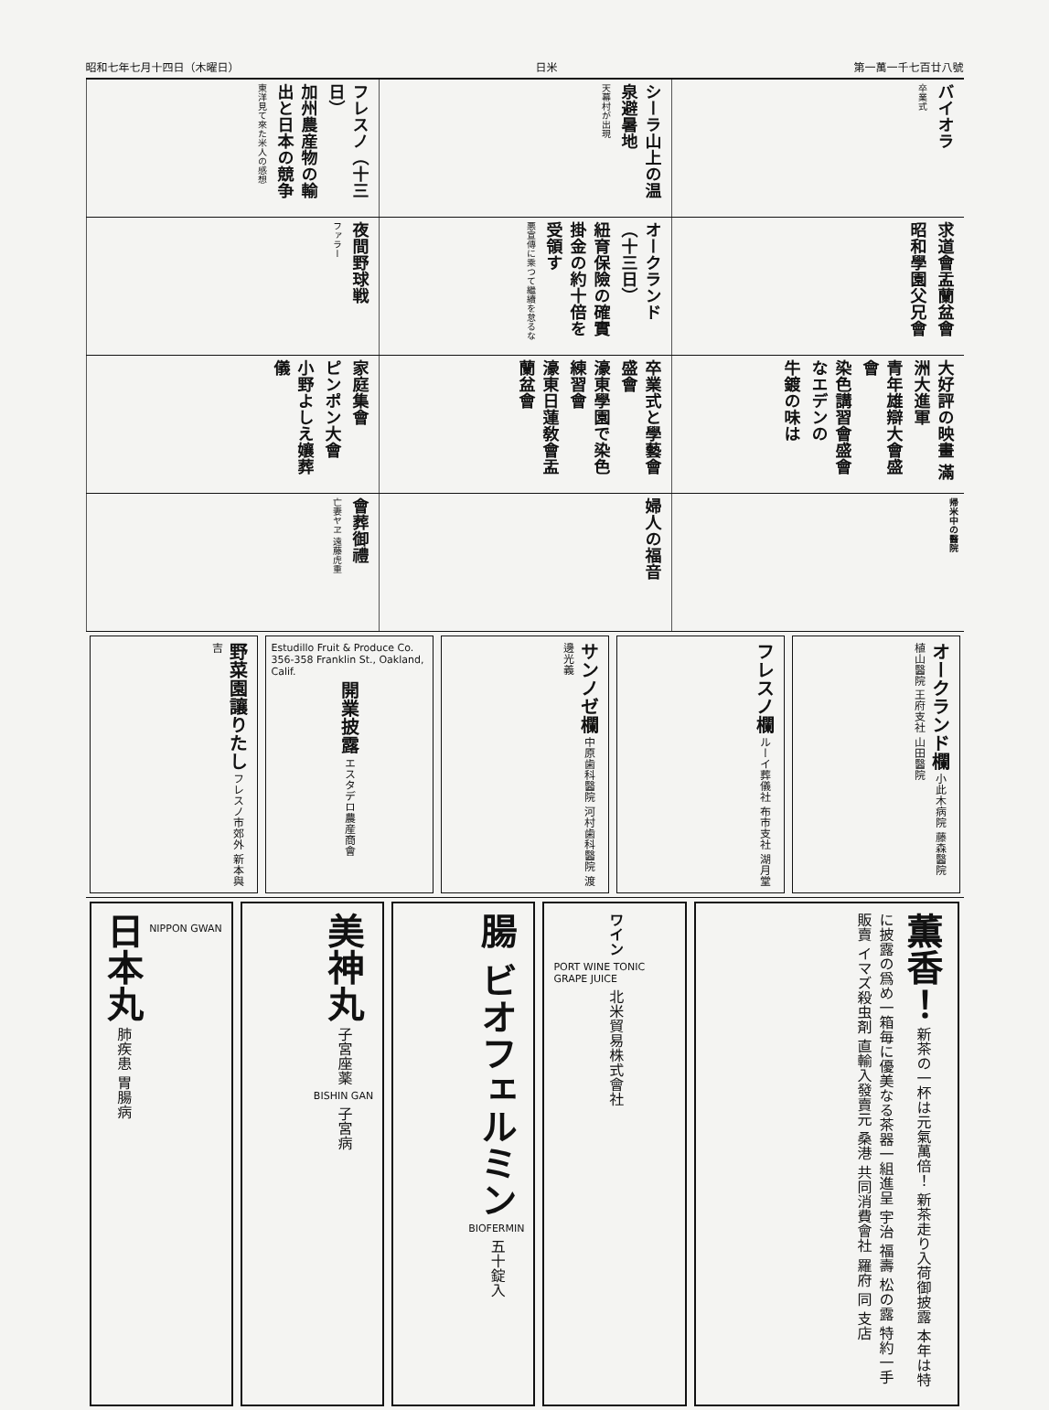昭和七年七月十四日（木曜日） 日米 第一萬一千七百廿八號
フレスノ（十三日）
加州農産物の輸出と日本の競争
東洋見て來た米人の感想
シーラ山上の温泉避暑地
天幕村が出現
バイオラ
卒業式
夜間野球戦
ファラー
オークランド（十三日）
紐育保險の確實 掛金の約十倍を受領す
悪宣傳に乘つて繼續を怠るな
求道會盂蘭盆會
昭和學園父兄會
家庭集會
ピンポン大會
小野よしえ孃葬儀
卒業式と學藝會盛會
濠東學園で染色練習會
濠東日蓮敎會盂蘭盆會
大好評の映畫 滿洲大進軍
青年雄辯大會盛會
染色講習會盛會なエデンの
牛鍍の味は
會葬御禮
亡妻ヤヱ 遠藤虎重
婦人の福音
帰米中の醫院
野菜園讓りたし フレスノ市郊外 新本與吉
Estudillo Fruit & Produce Co. 356-358 Franklin St., Oakland, Calif. 開業披露 エスタデロ農産商會
サンノゼ欄 中原歯科醫院 河村歯科醫院 渡邊光義
フレスノ欄 ルーイ葬儀社 布市支社 湖月堂
オークランド欄 小此木病院 藤森醫院 植山醫院 王府支社 山田醫院
NIPPON GWAN
日本丸 肺疾患 胃腸病
美神丸 子宮座薬 BISHIN GAN 子宮病
腸 ビオフェルミン BIOFERMIN 五十錠入
ワイン PORT WINE TONIC GRAPE JUICE 北米貿易株式會社
薫香！ 新茶の一杯は元氣萬倍！ 新茶走り入荷御披露 本年は特に披露の爲め一箱毎に優美なる茶器一組進呈 宇治 福壽 松の露 特約一手販賣 イマズ殺虫剤 直輸入發賣元 桑港 共同消費會社 羅府 同 支店